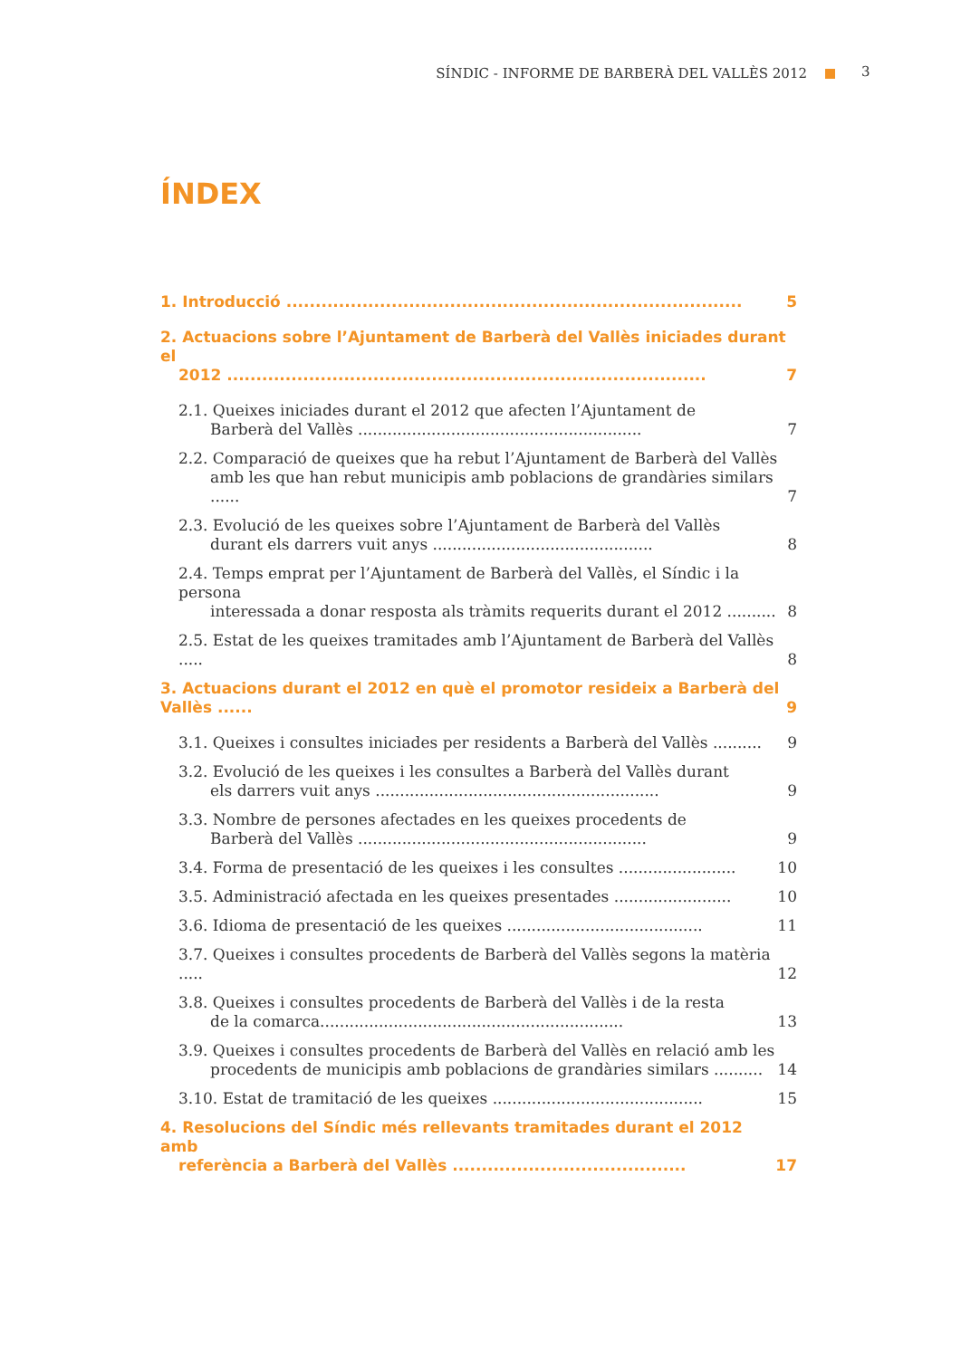SÍNDIC - INFORME DE BARBERÀ DEL VALLÈS 2012 3
ÍNDEX
1. Introducció .............................................................................. 5
2. Actuacions sobre l’Ajuntament de Barberà del Vallès iniciades durant el
2012 .................................................................................. 7
2.1. Queixes iniciades durant el 2012 que afecten l’Ajuntament de
Barberà del Vallès .......................................................... 7
2.2. Comparació de queixes que ha rebut l’Ajuntament de Barberà del Vallès
amb les que han rebut municipis amb poblacions de grandàries similars ...... 7
2.3. Evolució de les queixes sobre l’Ajuntament de Barberà del Vallès
durant els darrers vuit anys ............................................. 8
2.4. Temps emprat per l’Ajuntament de Barberà del Vallès, el Síndic i la persona
interessada a donar resposta als tràmits requerits durant el 2012 .......... 8
2.5. Estat de les queixes tramitades amb l’Ajuntament de Barberà del Vallès ..... 8
3. Actuacions durant el 2012 en què el promotor resideix a Barberà del Vallès ...... 9
3.1. Queixes i consultes iniciades per residents a Barberà del Vallès .......... 9
3.2. Evolució de les queixes i les consultes a Barberà del Vallès durant
els darrers vuit anys .......................................................... 9
3.3. Nombre de persones afectades en les queixes procedents de
Barberà del Vallès ........................................................... 9
3.4. Forma de presentació de les queixes i les consultes ........................ 10
3.5. Administració afectada en les queixes presentades ........................ 10
3.6. Idioma de presentació de les queixes ........................................ 11
3.7. Queixes i consultes procedents de Barberà del Vallès segons la matèria ..... 12
3.8. Queixes i consultes procedents de Barberà del Vallès i de la resta
de la comarca.............................................................. 13
3.9. Queixes i consultes procedents de Barberà del Vallès en relació amb les
procedents de municipis amb poblacions de grandàries similars .......... 14
3.10. Estat de tramitació de les queixes ........................................... 15
4. Resolucions del Síndic més rellevants tramitades durant el 2012 amb
referència a Barberà del Vallès ........................................ 17